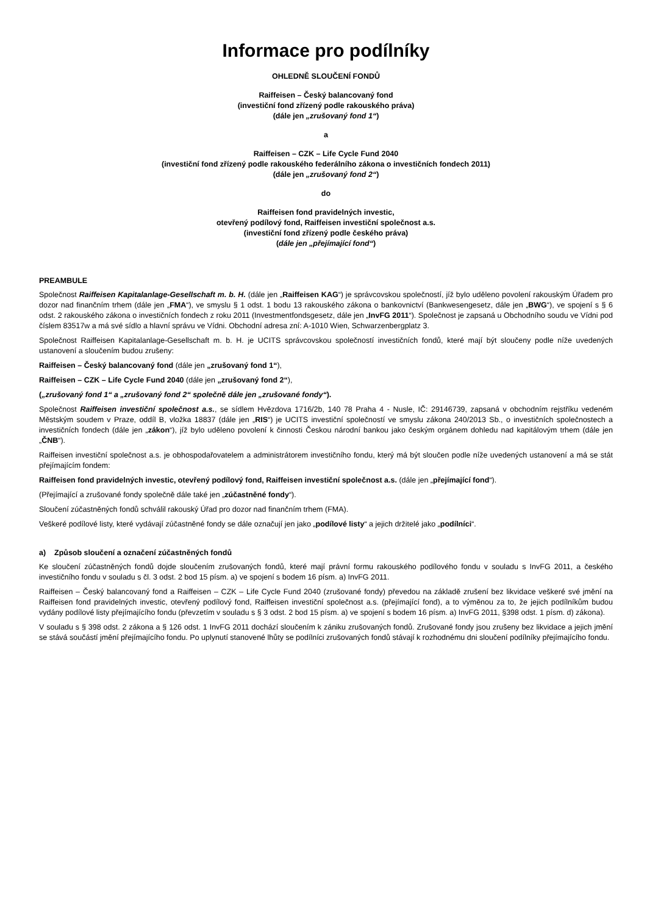Informace pro podílníky
OHLEDNĚ SLOUČENÍ FONDŮ
Raiffeisen – Český balancovaný fond
(investiční fond zřízený podle rakouského práva)
(dále jen „zrušovaný fond 1“)
a
Raiffeisen – CZK – Life Cycle Fund 2040
(investiční fond zřízený podle rakouského federálního zákona o investičních fondech 2011)
(dále jen „zrušovaný fond 2“)
do
Raiffeisen fond pravidelných investic,
otevřený podílový fond, Raiffeisen investiční společnost a.s.
(investiční fond zřízený podle českého práva)
(dále jen „přejímající fond“)
PREAMBULE
Společnost Raiffeisen Kapitalanlage-Gesellschaft m. b. H. (dále jen „Raiffeisen KAG“) je správcovskou společností, jíž bylo uděleno povolení rakouským Úřadem pro dozor nad finančním trhem (dále jen „FMA“), ve smyslu § 1 odst. 1 bodu 13 rakouského zákona o bankovnictví (Bankwesengesetz, dále jen „BWG“), ve spojení s § 6 odst. 2 rakouského zákona o investičních fondech z roku 2011 (Investmentfondsgesetz, dále jen „InvFG 2011“). Společnost je zapsaná u Obchodního soudu ve Vídni pod číslem 83517w a má své sídlo a hlavní správu ve Vídni. Obchodní adresa zní: A-1010 Wien, Schwarzenbergplatz 3.
Společnost Raiffeisen Kapitalanlage-Gesellschaft m. b. H. je UCITS správcovskou společností investičních fondů, které mají být sloučeny podle níže uvedených ustanovení a sloučením budou zrušeny:
Raiffeisen – Český balancovaný fond (dále jen „zrušovaný fond 1“),
Raiffeisen – CZK – Life Cycle Fund 2040 (dále jen „zrušovaný fond 2“),
(„zrušovaný fond 1“ a „zrušovaný fond 2“ společně dále jen „zrušované fondy“).
Společnost Raiffeisen investiční společnost a.s., se sídlem Hvězdova 1716/2b, 140 78 Praha 4 - Nusle, IČ: 29146739, zapsaná v obchodním rejstříku vedeném Městským soudem v Praze, oddíl B, vložka 18837 (dále jen „RIS“) je UCITS investiční společností ve smyslu zákona 240/2013 Sb., o investičních společnostech a investičních fondech (dále jen „zákon“), jíž bylo uděleno povolení k činnosti Českou národní bankou jako českým orgánem dohledu nad kapitálovým trhem (dále jen „ČNB“).
Raiffeisen investiční společnost a.s. je obhospodařovatelem a administrátorem investičního fondu, který má být sloučen podle níže uvedených ustanovení a má se stát přejímajícím fondem:
Raiffeisen fond pravidelných investic, otevřený podílový fond, Raiffeisen investiční společnost a.s. (dále jen „přejímající fond“).
(Přejímající a zrušované fondy společně dále také jen „zúčastněné fondy“).
Sloučení zúčastněných fondů schválil rakouský Úřad pro dozor nad finančním trhem (FMA).
Veškeré podílové listy, které vydávají zúčastněné fondy se dále označují jen jako „podílové listy“ a jejich držitelé jako „podílníci“.
a) Způsob sloučení a označení zúčastněných fondů
Ke sloučení zúčastněných fondů dojde sloučením zrušovaných fondů, které mají právní formu rakouského podílového fondu v souladu s InvFG 2011, a českého investičního fondu v souladu s čl. 3 odst. 2 bod 15 písm. a) ve spojení s bodem 16 písm. a) InvFG 2011.
Raiffeisen – Český balancovaný fond a Raiffeisen – CZK – Life Cycle Fund 2040 (zrušované fondy) převedou na základě zrušení bez likvidace veškeré své jmění na Raiffeisen fond pravidelných investic, otevřený podílový fond, Raiffeisen investiční společnost a.s. (přejímající fond), a to výměnou za to, že jejich podílníkům budou vydány podílové listy přejímajícího fondu (převzetím v souladu s § 3 odst. 2 bod 15 písm. a) ve spojení s bodem 16 písm. a) InvFG 2011, §398 odst. 1 písm. d) zákona).
V souladu s § 398 odst. 2 zákona a § 126 odst. 1 InvFG 2011 dochází sloučením k zániku zrušovaných fondů. Zrušované fondy jsou zrušeny bez likvidace a jejich jmění se stává součástí jmění přejímajícího fondu. Po uplynutí stanovené lhůty se podílníci zrušovaných fondů stávají k rozhodnému dni sloučení podílníky přejímajícího fondu.